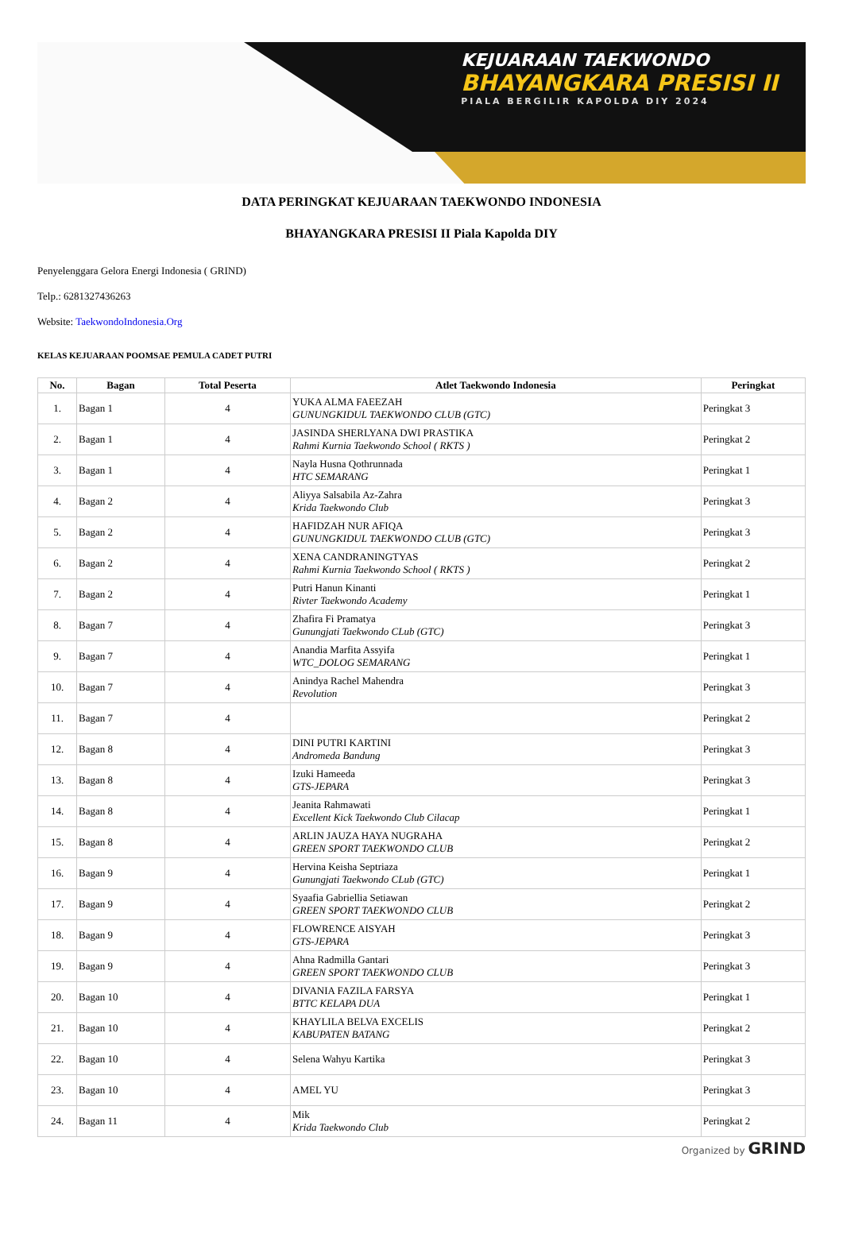KEJUARAAN TAEKWONDO
BHAYANGKARA PRESISI II
PIALA BERGILIR KAPOLDA DIY 2024
DATA PERINGKAT KEJUARAAN TAEKWONDO INDONESIA
BHAYANGKARA PRESISI II Piala Kapolda DIY
Penyelenggara Gelora Energi Indonesia ( GRIND)
Telp.: 6281327436263
Website: TaekwondoIndonesia.Org
KELAS KEJUARAAN POOMSAE PEMULA CADET PUTRI
| No. | Bagan | Total Peserta | Atlet Taekwondo Indonesia | Peringkat |
| --- | --- | --- | --- | --- |
| 1. | Bagan 1 | 4 | YUKA ALMA FAEEZAH GUNUNGKIDUL TAEKWONDO CLUB (GTC) | Peringkat 3 |
| 2. | Bagan 1 | 4 | JASINDA SHERLYANA DWI PRASTIKA Rahmi Kurnia Taekwondo School ( RKTS ) | Peringkat 2 |
| 3. | Bagan 1 | 4 | Nayla Husna Qothrunnada HTC SEMARANG | Peringkat 1 |
| 4. | Bagan 2 | 4 | Aliyya Salsabila Az-Zahra Krida Taekwondo Club | Peringkat 3 |
| 5. | Bagan 2 | 4 | HAFIDZAH NUR AFIQA GUNUNGKIDUL TAEKWONDO CLUB (GTC) | Peringkat 3 |
| 6. | Bagan 2 | 4 | XENA CANDRANINGTYAS Rahmi Kurnia Taekwondo School ( RKTS ) | Peringkat 2 |
| 7. | Bagan 2 | 4 | Putri Hanun Kinanti Rivter Taekwondo Academy | Peringkat 1 |
| 8. | Bagan 7 | 4 | Zhafira Fi Pramatya Gunungjati Taekwondo CLub (GTC) | Peringkat 3 |
| 9. | Bagan 7 | 4 | Anandia Marfita Assyifa WTC_DOLOG SEMARANG | Peringkat 1 |
| 10. | Bagan 7 | 4 | Anindya Rachel Mahendra Revolution | Peringkat 3 |
| 11. | Bagan 7 | 4 | | Peringkat 2 |
| 12. | Bagan 8 | 4 | DINI PUTRI KARTINI Andromeda Bandung | Peringkat 3 |
| 13. | Bagan 8 | 4 | Izuki Hameeda GTS-JEPARA | Peringkat 3 |
| 14. | Bagan 8 | 4 | Jeanita Rahmawati Excellent Kick Taekwondo Club Cilacap | Peringkat 1 |
| 15. | Bagan 8 | 4 | ARLIN JAUZA HAYA NUGRAHA GREEN SPORT TAEKWONDO CLUB | Peringkat 2 |
| 16. | Bagan 9 | 4 | Hervina Keisha Septriaza Gunungjati Taekwondo CLub (GTC) | Peringkat 1 |
| 17. | Bagan 9 | 4 | Syaafia Gabriellia Setiawan GREEN SPORT TAEKWONDO CLUB | Peringkat 2 |
| 18. | Bagan 9 | 4 | FLOWRENCE AISYAH GTS-JEPARA | Peringkat 3 |
| 19. | Bagan 9 | 4 | Ahna Radmilla Gantari GREEN SPORT TAEKWONDO CLUB | Peringkat 3 |
| 20. | Bagan 10 | 4 | DIVANIA FAZILA FARSYA BTTC KELAPA DUA | Peringkat 1 |
| 21. | Bagan 10 | 4 | KHAYLILA BELVA EXCELIS KABUPATEN BATANG | Peringkat 2 |
| 22. | Bagan 10 | 4 | Selena Wahyu Kartika | Peringkat 3 |
| 23. | Bagan 10 | 4 | AMEL YU | Peringkat 3 |
| 24. | Bagan 11 | 4 | Mik Krida Taekwondo Club | Peringkat 2 |
Organized by GRIND